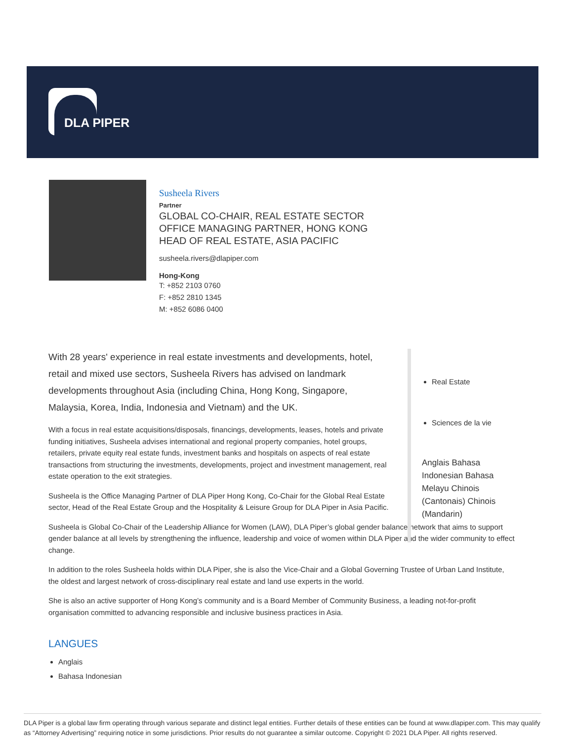DLA PIPER
Susheela Rivers
Partner
GLOBAL CO-CHAIR, REAL ESTATE SECTOR
OFFICE MANAGING PARTNER, HONG KONG
HEAD OF REAL ESTATE, ASIA PACIFIC
susheela.rivers@dlapiper.com
Hong-Kong
T: +852 2103 0760
F: +852 2810 1345
M: +852 6086 0400
With 28 years' experience in real estate investments and developments, hotel, retail and mixed use sectors, Susheela Rivers has advised on landmark developments throughout Asia (including China, Hong Kong, Singapore, Malaysia, Korea, India, Indonesia and Vietnam) and the UK.
With a focus in real estate acquisitions/disposals, financings, developments, leases, hotels and private funding initiatives, Susheela advises international and regional property companies, hotel groups, retailers, private equity real estate funds, investment banks and hospitals on aspects of real estate transactions from structuring the investments, developments, project and investment management, real estate operation to the exit strategies.
Susheela is the Office Managing Partner of DLA Piper Hong Kong, Co-Chair for the Global Real Estate sector, Head of the Real Estate Group and the Hospitality & Leisure Group for DLA Piper in Asia Pacific.
Susheela is Global Co-Chair of the Leadership Alliance for Women (LAW), DLA Piper’s global gender balance network that aims to support gender balance at all levels by strengthening the influence, leadership and voice of women within DLA Piper and the wider community to effect change.
In addition to the roles Susheela holds within DLA Piper, she is also the Vice-Chair and a Global Governing Trustee of Urban Land Institute, the oldest and largest network of cross-disciplinary real estate and land use experts in the world.
She is also an active supporter of Hong Kong’s community and is a Board Member of Community Business, a leading not-for-profit organisation committed to advancing responsible and inclusive business practices in Asia.
LANGUES
Anglais
Bahasa Indonesian
Real Estate
Sciences de la vie
Anglais Bahasa Indonesian Bahasa Melayu Chinois (Cantonais) Chinois (Mandarin)
DLA Piper is a global law firm operating through various separate and distinct legal entities. Further details of these entities can be found at www.dlapiper.com. This may qualify as “Attorney Advertising” requiring notice in some jurisdictions. Prior results do not guarantee a similar outcome. Copyright © 2021 DLA Piper. All rights reserved.